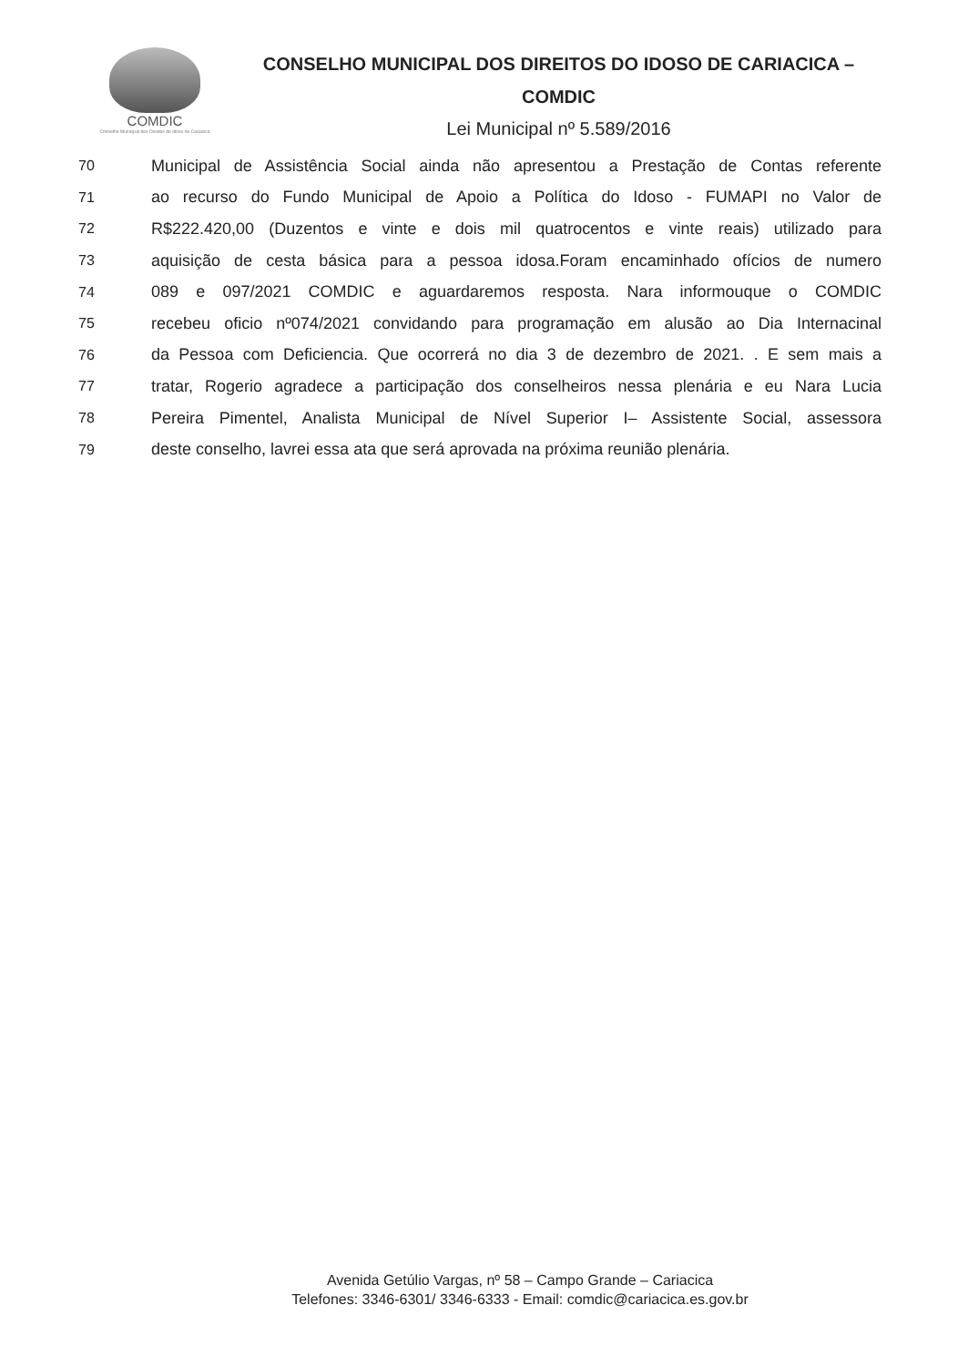COMDIC
Conselho Municipal dos Direitos do Idoso de Cariacica
CONSELHO MUNICIPAL DOS DIREITOS DO IDOSO DE CARIACICA –
COMDIC
Lei Municipal nº 5.589/2016
70 Municipal de Assistência Social ainda não apresentou a Prestação de Contas referente
71 ao recurso do Fundo Municipal de Apoio a Política do Idoso - FUMAPI no Valor de
72 R$222.420,00 (Duzentos e vinte e dois mil quatrocentos e vinte reais) utilizado para
73 aquisição de cesta básica para a pessoa idosa.Foram encaminhado ofícios de numero
74 089 e 097/2021 COMDIC e aguardaremos resposta. Nara informouque o COMDIC
75 recebeu oficio nº074/2021 convidando para programação em alusão ao Dia Internacinal
76 da Pessoa com Deficiencia. Que ocorrerá no dia 3 de dezembro de 2021. . E sem mais a
77 tratar, Rogerio agradece a participação dos conselheiros nessa plenária e eu Nara Lucia
78 Pereira Pimentel, Analista Municipal de Nível Superior I– Assistente Social, assessora
79 deste conselho, lavrei essa ata que será aprovada na próxima reunião plenária.
Avenida Getúlio Vargas, nº 58 – Campo Grande – Cariacica
Telefones: 3346-6301/ 3346-6333 - Email: comdic@cariacica.es.gov.br